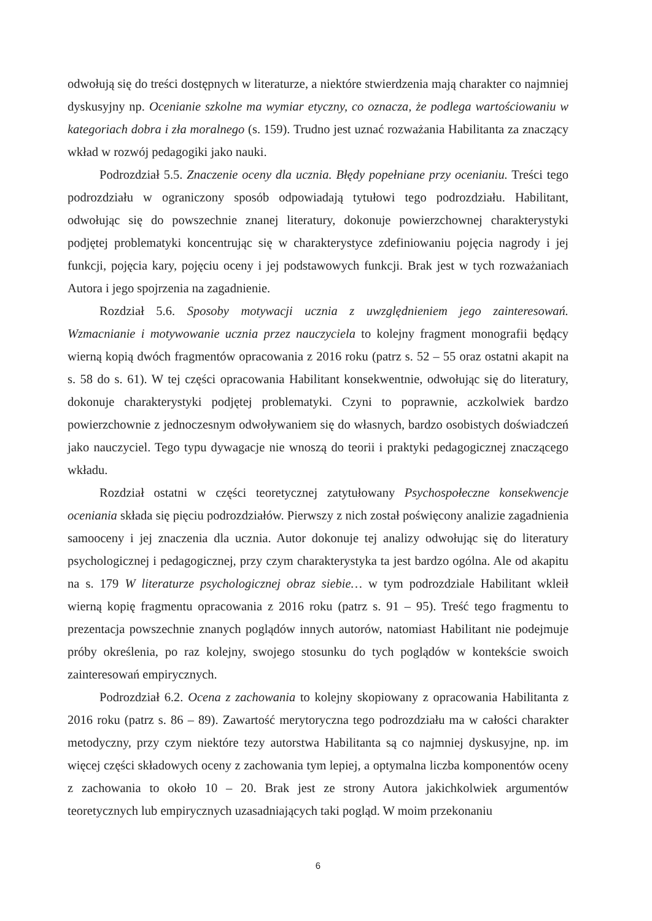odwołują się do treści dostępnych w literaturze, a niektóre stwierdzenia mają charakter co najmniej dyskusyjny np. Ocenianie szkolne ma wymiar etyczny, co oznacza, że podlega wartościowaniu w kategoriach dobra i zła moralnego (s. 159). Trudno jest uznać rozważania Habilitanta za znaczący wkład w rozwój pedagogiki jako nauki.
Podrozdział 5.5. Znaczenie oceny dla ucznia. Błędy popełniane przy ocenianiu. Treści tego podrozdziału w ograniczony sposób odpowiadają tytułowi tego podrozdziału. Habilitant, odwołując się do powszechnie znanej literatury, dokonuje powierzchownej charakterystyki podjętej problematyki koncentrując się w charakterystyce zdefiniowaniu pojęcia nagrody i jej funkcji, pojęcia kary, pojęciu oceny i jej podstawowych funkcji. Brak jest w tych rozważaniach Autora i jego spojrzenia na zagadnienie.
Rozdział 5.6. Sposoby motywacji ucznia z uwzględnieniem jego zainteresowań. Wzmacnianie i motywowanie ucznia przez nauczyciela to kolejny fragment monografii będący wierną kopią dwóch fragmentów opracowania z 2016 roku (patrz s. 52 – 55 oraz ostatni akapit na s. 58 do s. 61). W tej części opracowania Habilitant konsekwentnie, odwołując się do literatury, dokonuje charakterystyki podjętej problematyki. Czyni to poprawnie, aczkolwiek bardzo powierzchownie z jednoczesnym odwoływaniem się do własnych, bardzo osobistych doświadczeń jako nauczyciel. Tego typu dywagacje nie wnoszą do teorii i praktyki pedagogicznej znaczącego wkładu.
Rozdział ostatni w części teoretycznej zatytułowany Psychospołeczne konsekwencje oceniania składa się pięciu podrozdziałów. Pierwszy z nich został poświęcony analizie zagadnienia samooceny i jej znaczenia dla ucznia. Autor dokonuje tej analizy odwołując się do literatury psychologicznej i pedagogicznej, przy czym charakterystyka ta jest bardzo ogólna. Ale od akapitu na s. 179 W literaturze psychologicznej obraz siebie… w tym podrozdziale Habilitant wkleił wierną kopię fragmentu opracowania z 2016 roku (patrz s. 91 – 95). Treść tego fragmentu to prezentacja powszechnie znanych poglądów innych autorów, natomiast Habilitant nie podejmuje próby określenia, po raz kolejny, swojego stosunku do tych poglądów w kontekście swoich zainteresowań empirycznych.
Podrozdział 6.2. Ocena z zachowania to kolejny skopiowany z opracowania Habilitanta z 2016 roku (patrz s. 86 – 89). Zawartość merytoryczna tego podrozdziału ma w całości charakter metodyczny, przy czym niektóre tezy autorstwa Habilitanta są co najmniej dyskusyjne, np. im więcej części składowych oceny z zachowania tym lepiej, a optymalna liczba komponentów oceny z zachowania to około 10 – 20. Brak jest ze strony Autora jakichkolwiek argumentów teoretycznych lub empirycznych uzasadniających taki pogląd. W moim przekonaniu
6